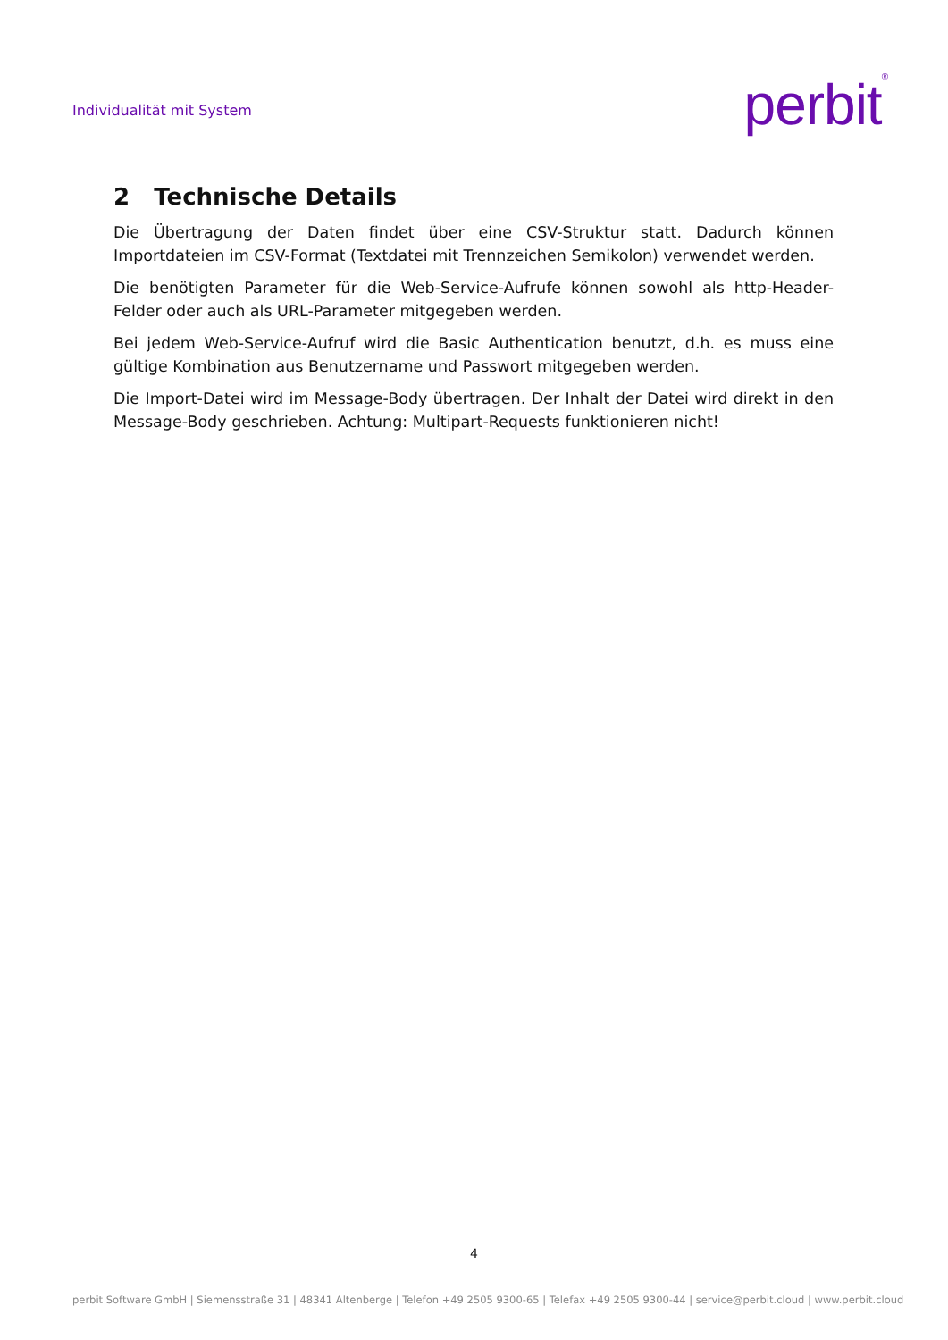Individualität mit System perbit<sup>®</sup>
2 Technische Details
Die Übertragung der Daten findet über eine CSV-Struktur statt. Dadurch können Importdateien im CSV-Format (Textdatei mit Trennzeichen Semikolon) verwendet werden.
Die benötigten Parameter für die Web-Service-Aufrufe können sowohl als http-Header-Felder oder auch als URL-Parameter mitgegeben werden.
Bei jedem Web-Service-Aufruf wird die Basic Authentication benutzt, d.h. es muss eine gültige Kombination aus Benutzername und Passwort mitgegeben werden.
Die Import-Datei wird im Message-Body übertragen. Der Inhalt der Datei wird direkt in den Message-Body geschrieben. Achtung: Multipart-Requests funktionieren nicht!
4
perbit Software GmbH | Siemensstraße 31 | 48341 Altenberge | Telefon +49 2505 9300-65 | Telefax +49 2505 9300-44 | service@perbit.cloud | www.perbit.cloud